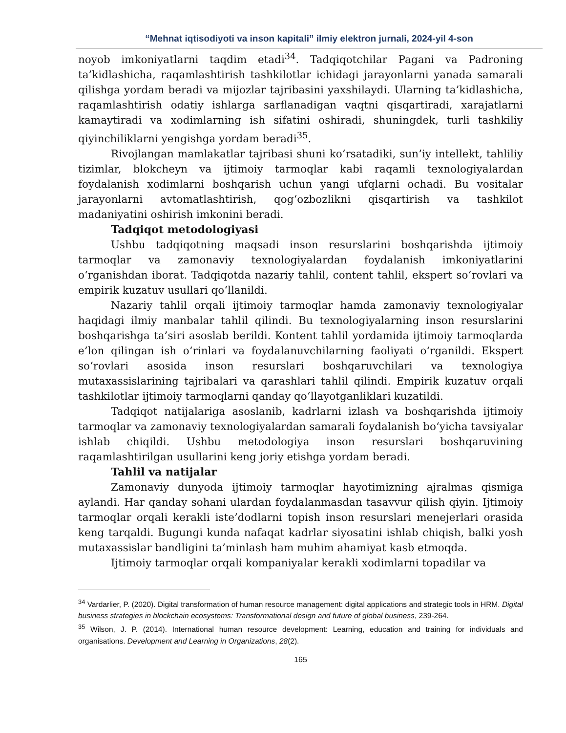“Mehnat iqtisodiyoti va inson kapitali” ilmiy elektron jurnali, 2024-yil 4-son
noyob imkoniyatlarni taqdim etadi<sup>34</sup>. Tadqiqotchilar Pagani va Padroning ta’kidlashicha, raqamlashtirish tashkilotlar ichidagi jarayonlarni yanada samarali qilishga yordam beradi va mijozlar tajribasini yaxshilaydi. Ularning ta’kidlashicha, raqamlashtirish odatiy ishlarga sarflanadigan vaqtni qisqartiradi, xarajatlarni kamaytiradi va xodimlarning ish sifatini oshiradi, shuningdek, turli tashkiliy qiyinchiliklarni yengishga yordam beradi<sup>35</sup>.
Rivojlangan mamlakatlar tajribasi shuni ko‘rsatadiki, sun’iy intellekt, tahliliy tizimlar, blokcheyn va ijtimoiy tarmoqlar kabi raqamli texnologiyalardan foydalanish xodimlarni boshqarish uchun yangi ufqlarni ochadi. Bu vositalar jarayonlarni avtomatlashtirish, qog‘ozbozlikni qisqartirish va tashkilot madaniyatini oshirish imkonini beradi.
Tadqiqot metodologiyasi
Ushbu tadqiqotning maqsadi inson resurslarini boshqarishda ijtimoiy tarmoqlar va zamonaviy texnologiyalardan foydalanish imkoniyatlarini o‘rganishdan iborat. Tadqiqotda nazariy tahlil, content tahlil, ekspert so‘rovlari va empirik kuzatuv usullari qo‘llanildi.
Nazariy tahlil orqali ijtimoiy tarmoqlar hamda zamonaviy texnologiyalar haqidagi ilmiy manbalar tahlil qilindi. Bu texnologiyalarning inson resurslarini boshqarishga ta’siri asoslab berildi. Kontent tahlil yordamida ijtimoiy tarmoqlarda e’lon qilingan ish o‘rinlari va foydalanuvchilarning faoliyati o‘rganildi. Ekspert so‘rovlari asosida inson resurslari boshqaruvchilari va texnologiya mutaxassislarining tajribalari va qarashlari tahlil qilindi. Empirik kuzatuv orqali tashkilotlar ijtimoiy tarmoqlarni qanday qo‘llayotganliklari kuzatildi.
Tadqiqot natijalariga asoslanib, kadrlarni izlash va boshqarishda ijtimoiy tarmoqlar va zamonaviy texnologiyalardan samarali foydalanish bo‘yicha tavsiyalar ishlab chiqildi. Ushbu metodologiya inson resurslari boshqaruvining raqamlashtirilgan usullarini keng joriy etishga yordam beradi.
Tahlil va natijalar
Zamonaviy dunyoda ijtimoiy tarmoqlar hayotimizning ajralmas qismiga aylandi. Har qanday sohani ulardan foydalanmasdan tasavvur qilish qiyin. Ijtimoiy tarmoqlar orqali kerakli iste’dodlarni topish inson resurslari menejerlari orasida keng tarqaldi. Bugungi kunda nafaqat kadrlar siyosatini ishlab chiqish, balki yosh mutaxassislar bandligini ta’minlash ham muhim ahamiyat kasb etmoqda.
Ijtimoiy tarmoqlar orqali kompaniyalar kerakli xodimlarni topadilar va
<sup>34</sup> Vardarlier, P. (2020). Digital transformation of human resource management: digital applications and strategic tools in HRM. Digital business strategies in blockchain ecosystems: Transformational design and future of global business, 239-264.
<sup>35</sup> Wilson, J. P. (2014). International human resource development: Learning, education and training for individuals and organisations. Development and Learning in Organizations, 28(2).
165